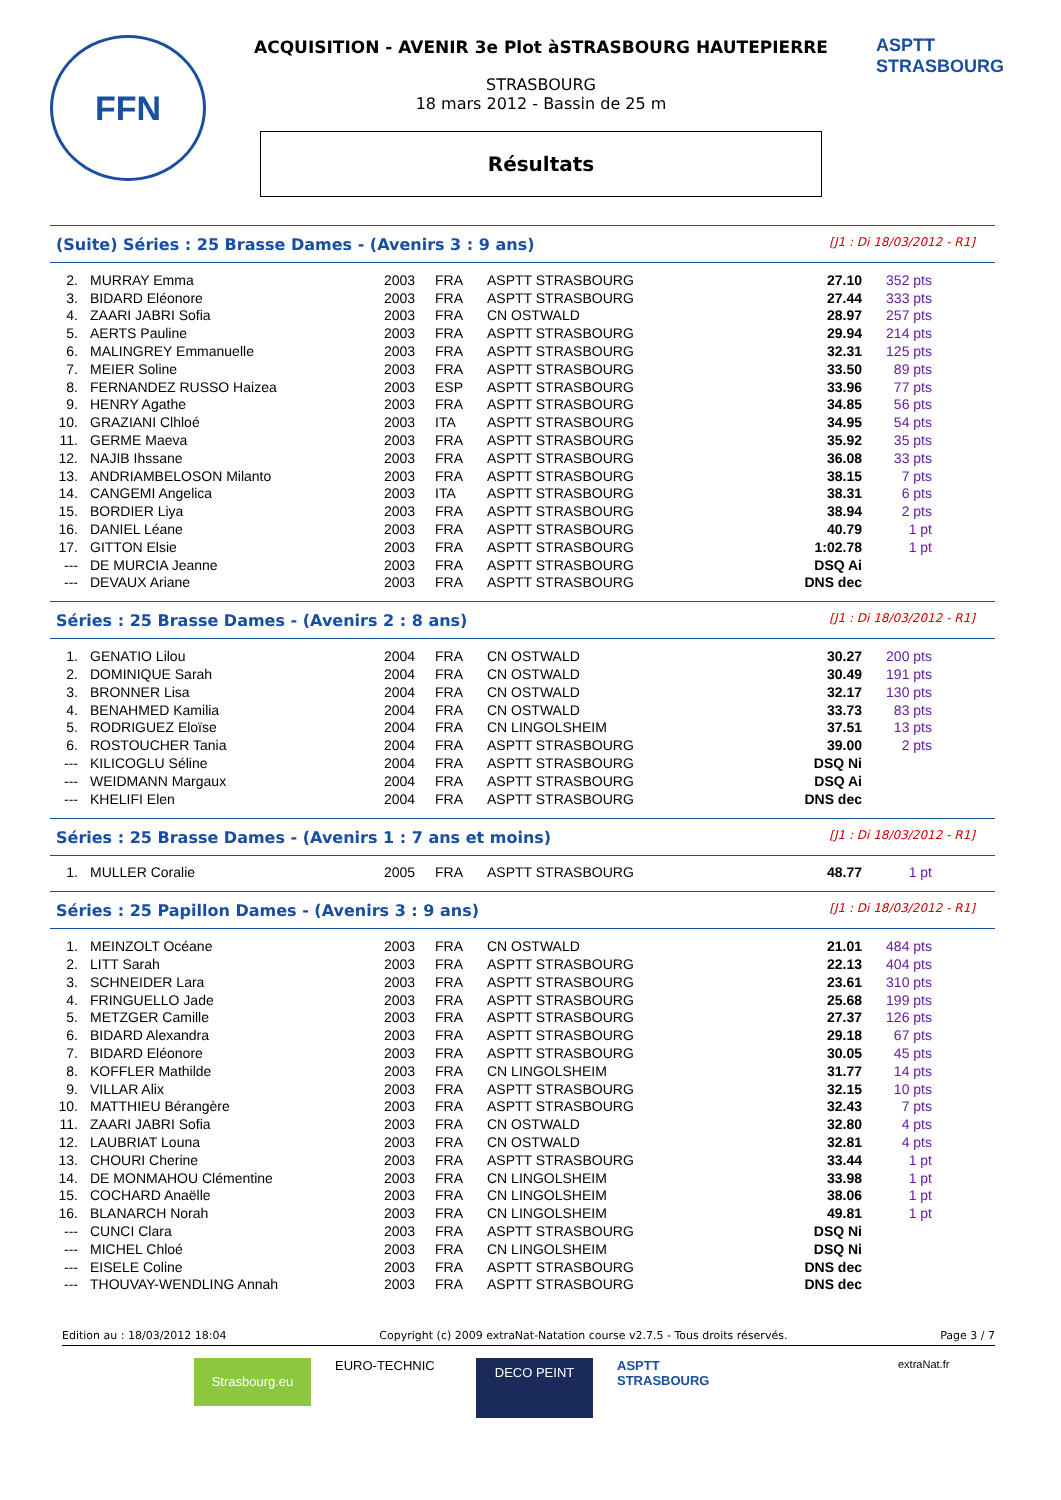FFN
ACQUISITION - AVENIR 3e Plot àSTRASBOURG HAUTEPIERRE
STRASBOURG
18 mars 2012 - Bassin de 25 m
Résultats
ASPTT STRASBOURG
(Suite) Séries : 25 Brasse Dames - (Avenirs 3 : 9 ans) [J1 : Di 18/03/2012 - R1]
| 2. | MURRAY Emma | 2003 | FRA | ASPTT STRASBOURG | 27.10 | 352 pts |
| 3. | BIDARD Eléonore | 2003 | FRA | ASPTT STRASBOURG | 27.44 | 333 pts |
| 4. | ZAARI JABRI Sofia | 2003 | FRA | CN OSTWALD | 28.97 | 257 pts |
| 5. | AERTS Pauline | 2003 | FRA | ASPTT STRASBOURG | 29.94 | 214 pts |
| 6. | MALINGREY Emmanuelle | 2003 | FRA | ASPTT STRASBOURG | 32.31 | 125 pts |
| 7. | MEIER Soline | 2003 | FRA | ASPTT STRASBOURG | 33.50 | 89 pts |
| 8. | FERNANDEZ RUSSO Haizea | 2003 | ESP | ASPTT STRASBOURG | 33.96 | 77 pts |
| 9. | HENRY Agathe | 2003 | FRA | ASPTT STRASBOURG | 34.85 | 56 pts |
| 10. | GRAZIANI Clhloé | 2003 | ITA | ASPTT STRASBOURG | 34.95 | 54 pts |
| 11. | GERME Maeva | 2003 | FRA | ASPTT STRASBOURG | 35.92 | 35 pts |
| 12. | NAJIB Ihssane | 2003 | FRA | ASPTT STRASBOURG | 36.08 | 33 pts |
| 13. | ANDRIAMBELOSON Milanto | 2003 | FRA | ASPTT STRASBOURG | 38.15 | 7 pts |
| 14. | CANGEMI Angelica | 2003 | ITA | ASPTT STRASBOURG | 38.31 | 6 pts |
| 15. | BORDIER Liya | 2003 | FRA | ASPTT STRASBOURG | 38.94 | 2 pts |
| 16. | DANIEL Léane | 2003 | FRA | ASPTT STRASBOURG | 40.79 | 1 pt |
| 17. | GITTON Elsie | 2003 | FRA | ASPTT STRASBOURG | 1:02.78 | 1 pt |
| --- | DE MURCIA Jeanne | 2003 | FRA | ASPTT STRASBOURG | DSQ Ai | |
| --- | DEVAUX Ariane | 2003 | FRA | ASPTT STRASBOURG | DNS dec | |
Séries : 25 Brasse Dames - (Avenirs 2 : 8 ans) [J1 : Di 18/03/2012 - R1]
| 1. | GENATIO Lilou | 2004 | FRA | CN OSTWALD | 30.27 | 200 pts |
| 2. | DOMINIQUE Sarah | 2004 | FRA | CN OSTWALD | 30.49 | 191 pts |
| 3. | BRONNER Lisa | 2004 | FRA | CN OSTWALD | 32.17 | 130 pts |
| 4. | BENAHMED Kamilia | 2004 | FRA | CN OSTWALD | 33.73 | 83 pts |
| 5. | RODRIGUEZ Eloïse | 2004 | FRA | CN LINGOLSHEIM | 37.51 | 13 pts |
| 6. | ROSTOUCHER Tania | 2004 | FRA | ASPTT STRASBOURG | 39.00 | 2 pts |
| --- | KILICOGLU Séline | 2004 | FRA | ASPTT STRASBOURG | DSQ Ni | |
| --- | WEIDMANN Margaux | 2004 | FRA | ASPTT STRASBOURG | DSQ Ai | |
| --- | KHELIFI Elen | 2004 | FRA | ASPTT STRASBOURG | DNS dec | |
Séries : 25 Brasse Dames - (Avenirs 1 : 7 ans et moins) [J1 : Di 18/03/2012 - R1]
| 1. | MULLER Coralie | 2005 | FRA | ASPTT STRASBOURG | 48.77 | 1 pt |
Séries : 25 Papillon Dames - (Avenirs 3 : 9 ans) [J1 : Di 18/03/2012 - R1]
| 1. | MEINZOLT Océane | 2003 | FRA | CN OSTWALD | 21.01 | 484 pts |
| 2. | LITT Sarah | 2003 | FRA | ASPTT STRASBOURG | 22.13 | 404 pts |
| 3. | SCHNEIDER Lara | 2003 | FRA | ASPTT STRASBOURG | 23.61 | 310 pts |
| 4. | FRINGUELLO Jade | 2003 | FRA | ASPTT STRASBOURG | 25.68 | 199 pts |
| 5. | METZGER Camille | 2003 | FRA | ASPTT STRASBOURG | 27.37 | 126 pts |
| 6. | BIDARD Alexandra | 2003 | FRA | ASPTT STRASBOURG | 29.18 | 67 pts |
| 7. | BIDARD Eléonore | 2003 | FRA | ASPTT STRASBOURG | 30.05 | 45 pts |
| 8. | KOFFLER Mathilde | 2003 | FRA | CN LINGOLSHEIM | 31.77 | 14 pts |
| 9. | VILLAR Alix | 2003 | FRA | ASPTT STRASBOURG | 32.15 | 10 pts |
| 10. | MATTHIEU Bérangère | 2003 | FRA | ASPTT STRASBOURG | 32.43 | 7 pts |
| 11. | ZAARI JABRI Sofia | 2003 | FRA | CN OSTWALD | 32.80 | 4 pts |
| 12. | LAUBRIAT Louna | 2003 | FRA | CN OSTWALD | 32.81 | 4 pts |
| 13. | CHOURI Cherine | 2003 | FRA | ASPTT STRASBOURG | 33.44 | 1 pt |
| 14. | DE MONMAHOU Clémentine | 2003 | FRA | CN LINGOLSHEIM | 33.98 | 1 pt |
| 15. | COCHARD Anaëlle | 2003 | FRA | CN LINGOLSHEIM | 38.06 | 1 pt |
| 16. | BLANARCH Norah | 2003 | FRA | CN LINGOLSHEIM | 49.81 | 1 pt |
| --- | CUNCI Clara | 2003 | FRA | ASPTT STRASBOURG | DSQ Ni | |
| --- | MICHEL Chloé | 2003 | FRA | CN LINGOLSHEIM | DSQ Ni | |
| --- | EISELE Coline | 2003 | FRA | ASPTT STRASBOURG | DNS dec | |
| --- | THOUVAY-WENDLING Annah | 2003 | FRA | ASPTT STRASBOURG | DNS dec | |
Edition au : 18/03/2012 18:04 Copyright (c) 2009 extraNat-Natation course v2.7.5 - Tous droits réservés. Page 3 / 7
Strasbourg.eu
EURO-TECHNIC
DECO PEINT
ASPTT STRASBOURG
extraNat.fr